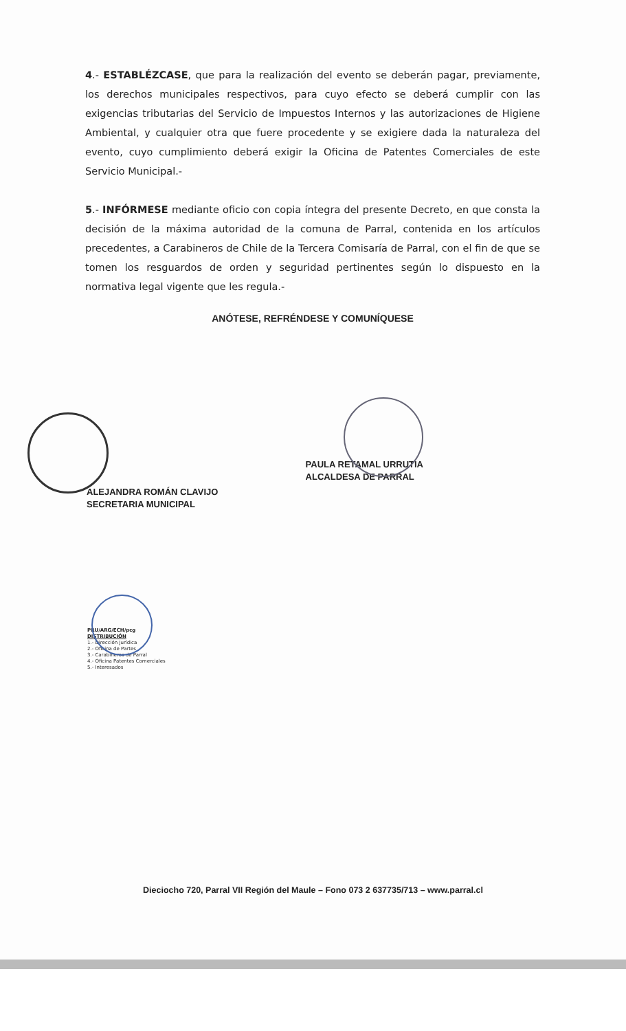4.- ESTABLÉZCASE, que para la realización del evento se deberán pagar, previamente, los derechos municipales respectivos, para cuyo efecto se deberá cumplir con las exigencias tributarias del Servicio de Impuestos Internos y las autorizaciones de Higiene Ambiental, y cualquier otra que fuere procedente y se exigiere dada la naturaleza del evento, cuyo cumplimiento deberá exigir la Oficina de Patentes Comerciales de este Servicio Municipal.-
5.- INFÓRMESE mediante oficio con copia íntegra del presente Decreto, en que consta la decisión de la máxima autoridad de la comuna de Parral, contenida en los artículos precedentes, a Carabineros de Chile de la Tercera Comisaría de Parral, con el fin de que se tomen los resguardos de orden y seguridad pertinentes según lo dispuesto en la normativa legal vigente que les regula.-
ANÓTESE, REFRÉNDESE Y COMUNÍQUESE
ALEJANDRA ROMÁN CLAVIJO
SECRETARIA MUNICIPAL
PAULA RETAMAL URRUTIA
ALCALDESA DE PARRAL
PRU/ARG/ECH/pcg
DISTRIBUCIÓN
1.- Dirección Jurídica
2.- Oficina de Partes
3.- Carabineros de Parral
4.- Oficina Patentes Comerciales
5.- Interesados
Dieciocho 720, Parral VII Región del Maule – Fono 073 2 637735/713 – www.parral.cl